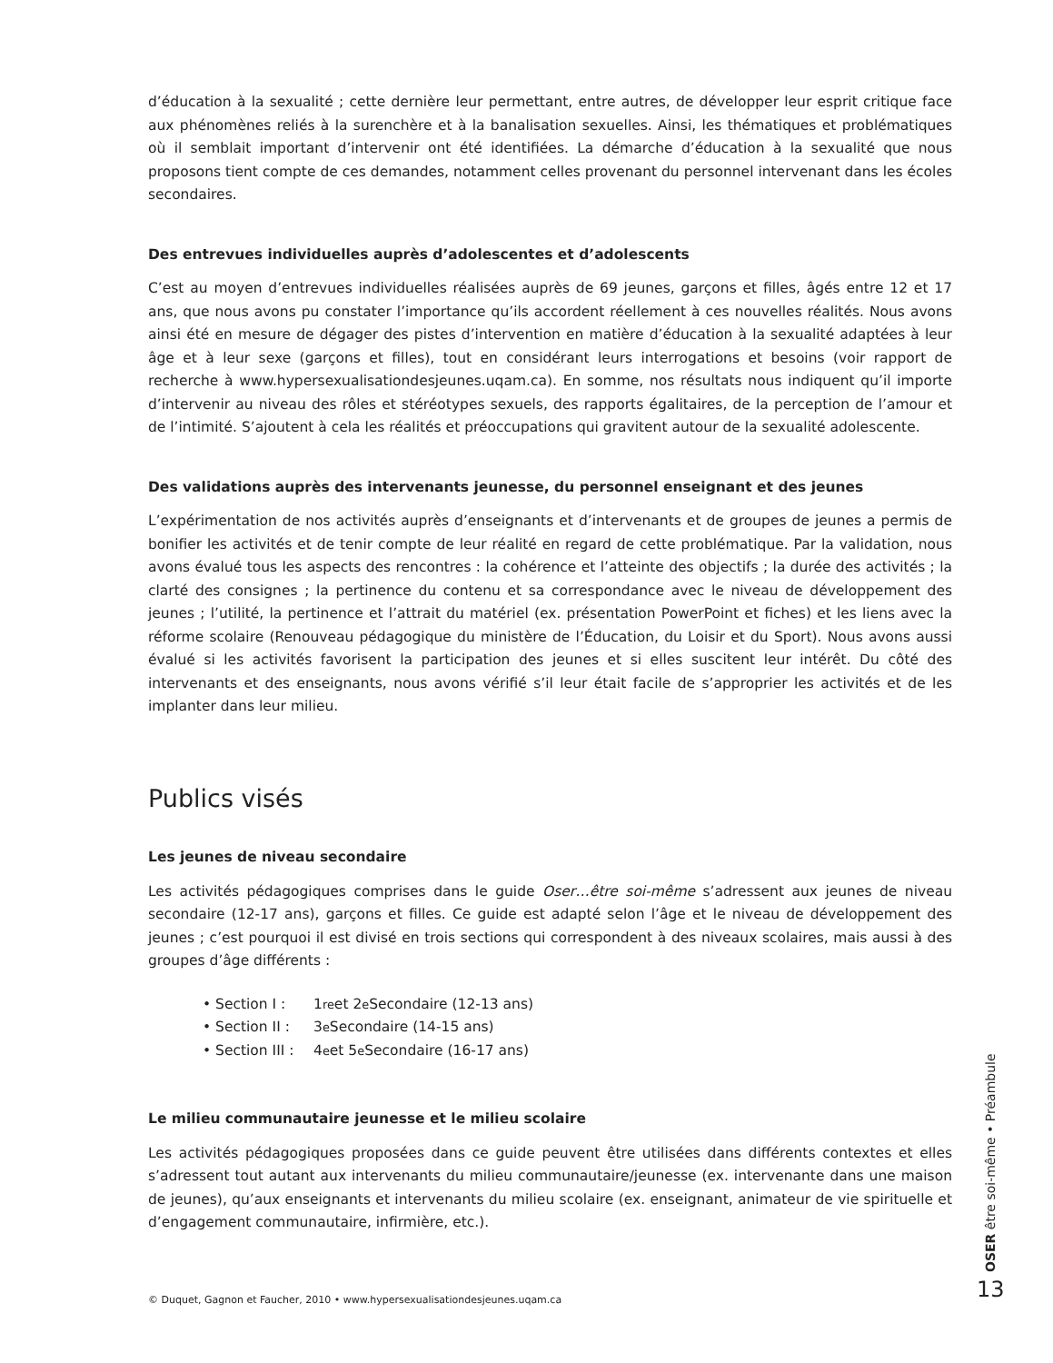d’éducation à la sexualité ; cette dernière leur permettant, entre autres, de développer leur esprit critique face aux phénomènes reliés à la surenchère et à la banalisation sexuelles. Ainsi, les thématiques et problématiques où il semblait important d’intervenir ont été identifiées. La démarche d’éducation à la sexualité que nous proposons tient compte de ces demandes, notamment celles provenant du personnel intervenant dans les écoles secondaires.
Des entrevues individuelles auprès d’adolescentes et d’adolescents
C’est au moyen d’entrevues individuelles réalisées auprès de 69 jeunes, garçons et filles, âgés entre 12 et 17 ans, que nous avons pu constater l’importance qu’ils accordent réellement à ces nouvelles réalités. Nous avons ainsi été en mesure de dégager des pistes d’intervention en matière d’éducation à la sexualité adaptées à leur âge et à leur sexe (garçons et filles), tout en considérant leurs interrogations et besoins (voir rapport de recherche à www.hypersexualisationdesjeunes.uqam.ca). En somme, nos résultats nous indiquent qu’il importe d’intervenir au niveau des rôles et stéréotypes sexuels, des rapports égalitaires, de la perception de l’amour et de l’intimité. S’ajoutent à cela les réalités et préoccupations qui gravitent autour de la sexualité adolescente.
Des validations auprès des intervenants jeunesse, du personnel enseignant et des jeunes
L’expérimentation de nos activités auprès d’enseignants et d’intervenants et de groupes de jeunes a permis de bonifier les activités et de tenir compte de leur réalité en regard de cette problématique. Par la validation, nous avons évalué tous les aspects des rencontres : la cohérence et l’atteinte des objectifs ; la durée des activités ; la clarté des consignes ; la pertinence du contenu et sa correspondance avec le niveau de développement des jeunes ; l’utilité, la pertinence et l’attrait du matériel (ex. présentation PowerPoint et fiches) et les liens avec la réforme scolaire (Renouveau pédagogique du ministère de l’Éducation, du Loisir et du Sport). Nous avons aussi évalué si les activités favorisent la participation des jeunes et si elles suscitent leur intérêt. Du côté des intervenants et des enseignants, nous avons vérifié s’il leur était facile de s’approprier les activités et de les implanter dans leur milieu.
Publics visés
Les jeunes de niveau secondaire
Les activités pédagogiques comprises dans le guide Oser…être soi-même s’adressent aux jeunes de niveau secondaire (12-17 ans), garçons et filles. Ce guide est adapté selon l’âge et le niveau de développement des jeunes ; c’est pourquoi il est divisé en trois sections qui correspondent à des niveaux scolaires, mais aussi à des groupes d’âge différents :
• Section I : 1<sup>re</sup> et 2<sup>e</sup> Secondaire (12-13 ans)
• Section II : 3<sup>e</sup> Secondaire (14-15 ans)
• Section III : 4<sup>e</sup> et 5<sup>e</sup> Secondaire (16-17 ans)
Le milieu communautaire jeunesse et le milieu scolaire
Les activités pédagogiques proposées dans ce guide peuvent être utilisées dans différents contextes et elles s’adressent tout autant aux intervenants du milieu communautaire/jeunesse (ex. intervenante dans une maison de jeunes), qu’aux enseignants et intervenants du milieu scolaire (ex. enseignant, animateur de vie spirituelle et d’engagement communautaire, infirmière, etc.).
© Duquet, Gagnon et Faucher, 2010 • www.hypersexualisationdesjeunes.uqam.ca
OSER être soi-même • Préambule
13